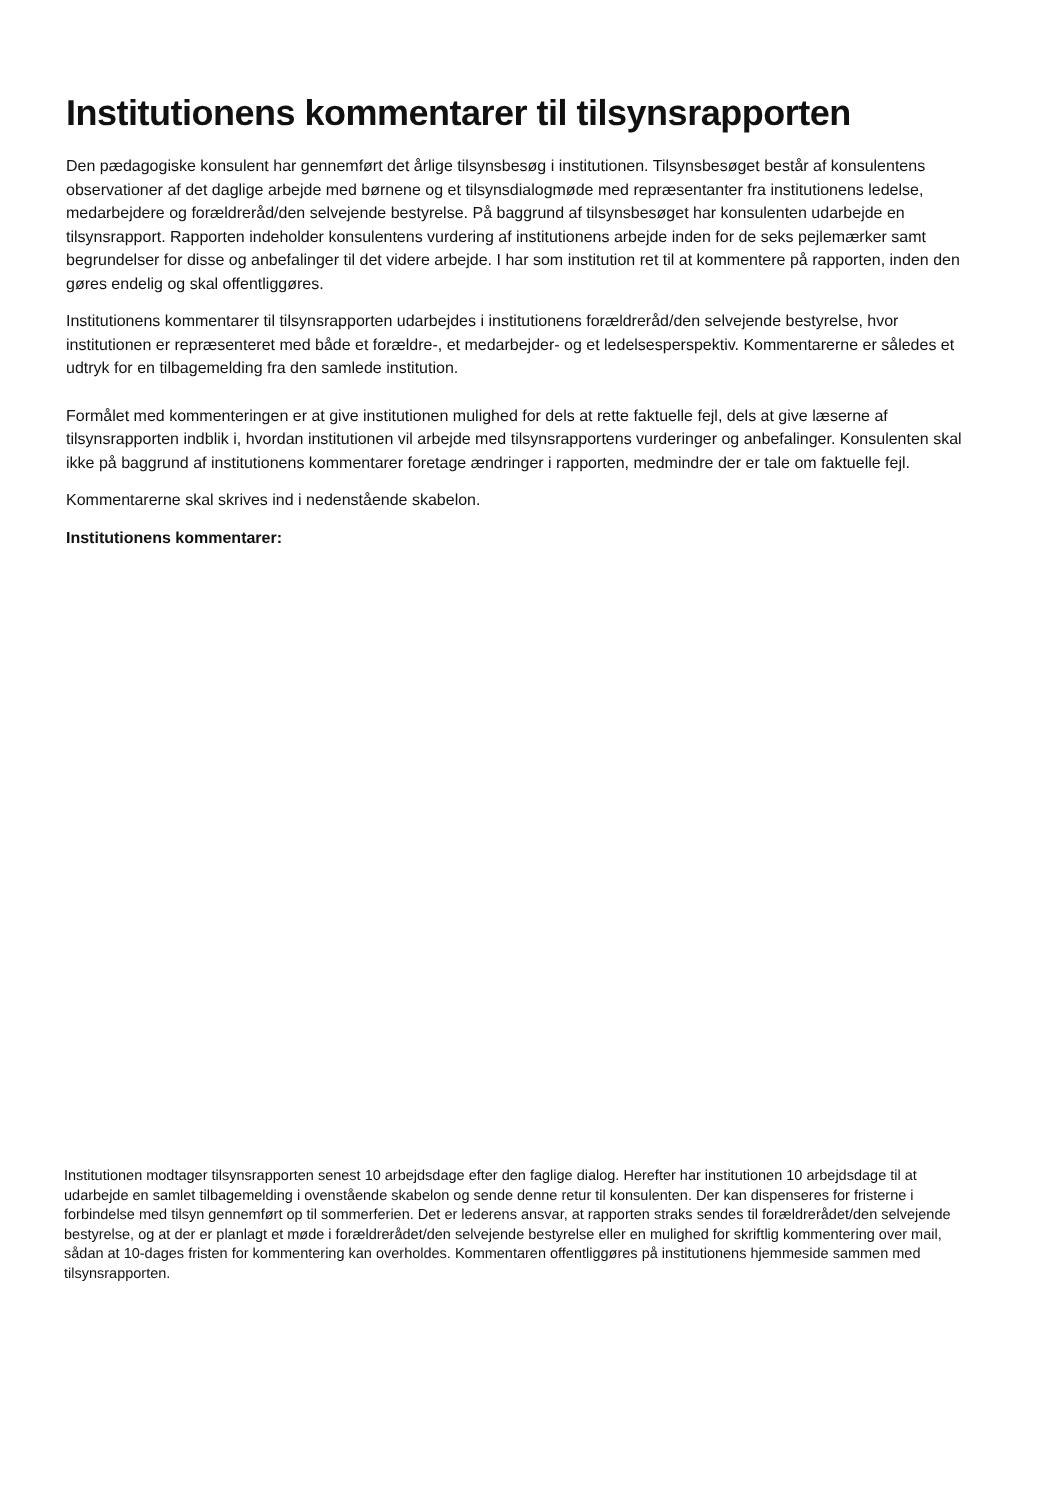Institutionens kommentarer til tilsynsrapporten
Den pædagogiske konsulent har gennemført det årlige tilsynsbesøg i institutionen. Tilsynsbesøget består af konsulentens observationer af det daglige arbejde med børnene og et tilsynsdialogmøde med repræsentanter fra institutionens ledelse, medarbejdere og forældreråd/den selvejende bestyrelse. På baggrund af tilsynsbesøget har konsulenten udarbejde en tilsynsrapport. Rapporten indeholder konsulentens vurdering af institutionens arbejde inden for de seks pejlemærker samt begrundelser for disse og anbefalinger til det videre arbejde. I har som institution ret til at kommentere på rapporten, inden den gøres endelig og skal offentliggøres.
Institutionens kommentarer til tilsynsrapporten udarbejdes i institutionens forældreråd/den selvejende bestyrelse, hvor institutionen er repræsenteret med både et forældre-, et medarbejder- og et ledelsesperspektiv. Kommentarerne er således et udtryk for en tilbagemelding fra den samlede institution.
Formålet med kommenteringen er at give institutionen mulighed for dels at rette faktuelle fejl, dels at give læserne af tilsynsrapporten indblik i, hvordan institutionen vil arbejde med tilsynsrapportens vurderinger og anbefalinger. Konsulenten skal ikke på baggrund af institutionens kommentarer foretage ændringer i rapporten, medmindre der er tale om faktuelle fejl.
Kommentarerne skal skrives ind i nedenstående skabelon.
Institutionens kommentarer:
Institutionen modtager tilsynsrapporten senest 10 arbejdsdage efter den faglige dialog. Herefter har institutionen 10 arbejdsdage til at udarbejde en samlet tilbagemelding i ovenstående skabelon og sende denne retur til konsulenten. Der kan dispenseres for fristerne i forbindelse med tilsyn gennemført op til sommerferien. Det er lederens ansvar, at rapporten straks sendes til forældrerådet/den selvejende bestyrelse, og at der er planlagt et møde i forældrerådet/den selvejende bestyrelse eller en mulighed for skriftlig kommentering over mail, sådan at 10-dages fristen for kommentering kan overholdes. Kommentaren offentliggøres på institutionens hjemmeside sammen med tilsynsrapporten.